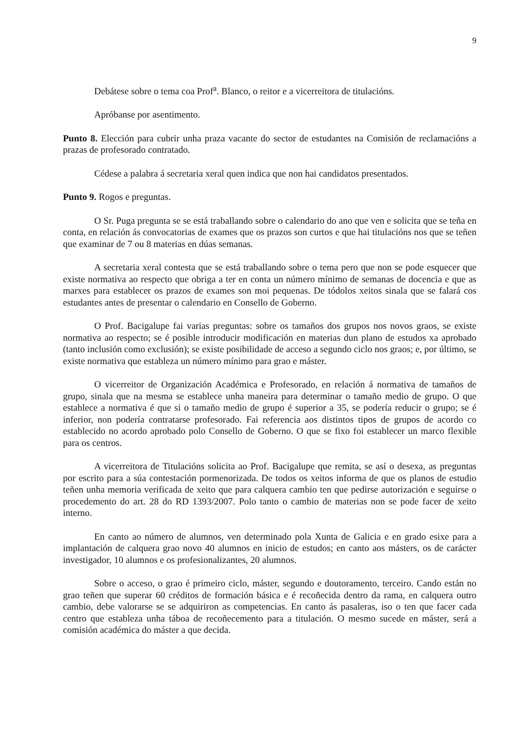9
Debátese sobre o tema coa Prof<sup>a</sup>. Blanco, o reitor e a vicerreitora de titulacións.
Apróbanse por asentimento.
Punto 8. Elección para cubrir unha praza vacante do sector de estudantes na Comisión de reclamacións a prazas de profesorado contratado.
Cédese a palabra á secretaria xeral quen indica que non hai candidatos presentados.
Punto 9. Rogos e preguntas.
O Sr. Puga pregunta se se está traballando sobre o calendario do ano que ven e solicita que se teña en conta, en relación ás convocatorias de exames que os prazos son curtos e que hai titulacións nos que se teñen que examinar de 7 ou 8 materias en dúas semanas.
A secretaria xeral contesta que se está traballando sobre o tema pero que non se pode esquecer que existe normativa ao respecto que obriga a ter en conta un número mínimo de semanas de docencia e que as marxes para establecer os prazos de exames son moi pequenas. De tódolos xeitos sinala que se falará cos estudantes antes de presentar o calendario en Consello de Goberno.
O Prof. Bacigalupe fai varias preguntas: sobre os tamaños dos grupos nos novos graos, se existe normativa ao respecto; se é posible introducir modificación en materias dun plano de estudos xa aprobado (tanto inclusión como exclusión); se existe posibilidade de acceso a segundo ciclo nos graos; e, por último, se existe normativa que estableza un número mínimo para grao e máster.
O vicerreitor de Organización Académica e Profesorado, en relación á normativa de tamaños de grupo, sinala que na mesma se establece unha maneira para determinar o tamaño medio de grupo. O que establece a normativa é que si o tamaño medio de grupo é superior a 35, se podería reducir o grupo; se é inferior, non podería contratarse profesorado. Fai referencia aos distintos tipos de grupos de acordo co establecido no acordo aprobado polo Consello de Goberno. O que se fixo foi establecer un marco flexible para os centros.
A vicerreitora de Titulacións solicita ao Prof. Bacigalupe que remita, se así o desexa, as preguntas por escrito para a súa contestación pormenorizada. De todos os xeitos informa de que os planos de estudio teñen unha memoria verificada de xeito que para calquera cambio ten que pedirse autorización e seguirse o procedemento do art. 28 do RD 1393/2007. Polo tanto o cambio de materias non se pode facer de xeito interno.
En canto ao número de alumnos, ven determinado pola Xunta de Galicia e en grado esixe para a implantación de calquera grao novo 40 alumnos en inicio de estudos; en canto aos másters, os de carácter investigador, 10 alumnos e os profesionalizantes, 20 alumnos.
Sobre o acceso, o grao é primeiro ciclo, máster, segundo e doutoramento, terceiro. Cando están no grao teñen que superar 60 créditos de formación básica e é recoñecida dentro da rama, en calquera outro cambio, debe valorarse se se adquiriron as competencias. En canto ás pasaleras, iso o ten que facer cada centro que estableza unha táboa de recoñecemento para a titulación. O mesmo sucede en máster, será a comisión académica do máster a que decida.